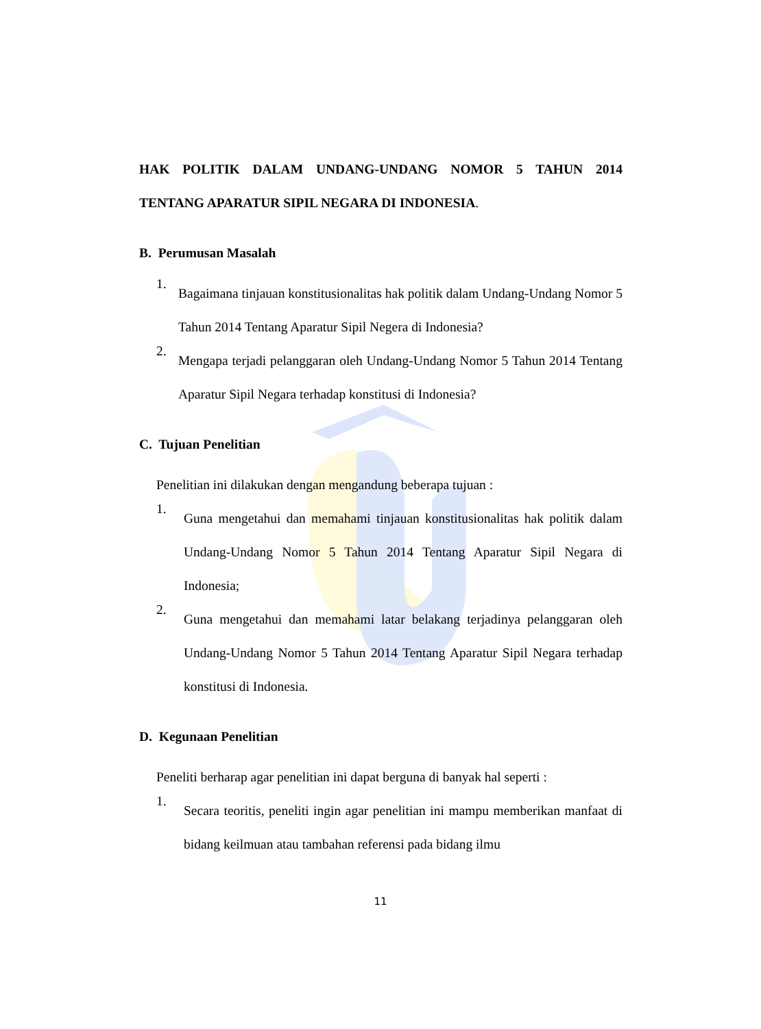HAK POLITIK DALAM UNDANG-UNDANG NOMOR 5 TAHUN 2014 TENTANG APARATUR SIPIL NEGARA DI INDONESIA.
B. Perumusan Masalah
1.
Bagaimana tinjauan konstitusionalitas hak politik dalam Undang-Undang Nomor 5 Tahun 2014 Tentang Aparatur Sipil Negera di Indonesia?
2.
Mengapa terjadi pelanggaran oleh Undang-Undang Nomor 5 Tahun 2014 Tentang Aparatur Sipil Negara terhadap konstitusi di Indonesia?
C. Tujuan Penelitian
Penelitian ini dilakukan dengan mengandung beberapa tujuan :
1.
Guna mengetahui dan memahami tinjauan konstitusionalitas hak politik dalam Undang-Undang Nomor 5 Tahun 2014 Tentang Aparatur Sipil Negara di Indonesia;
2.
Guna mengetahui dan memahami latar belakang terjadinya pelanggaran oleh Undang-Undang Nomor 5 Tahun 2014 Tentang Aparatur Sipil Negara terhadap konstitusi di Indonesia.
D. Kegunaan Penelitian
Peneliti berharap agar penelitian ini dapat berguna di banyak hal seperti :
1.
Secara teoritis, peneliti ingin agar penelitian ini mampu memberikan manfaat di bidang keilmuan atau tambahan referensi pada bidang ilmu
11